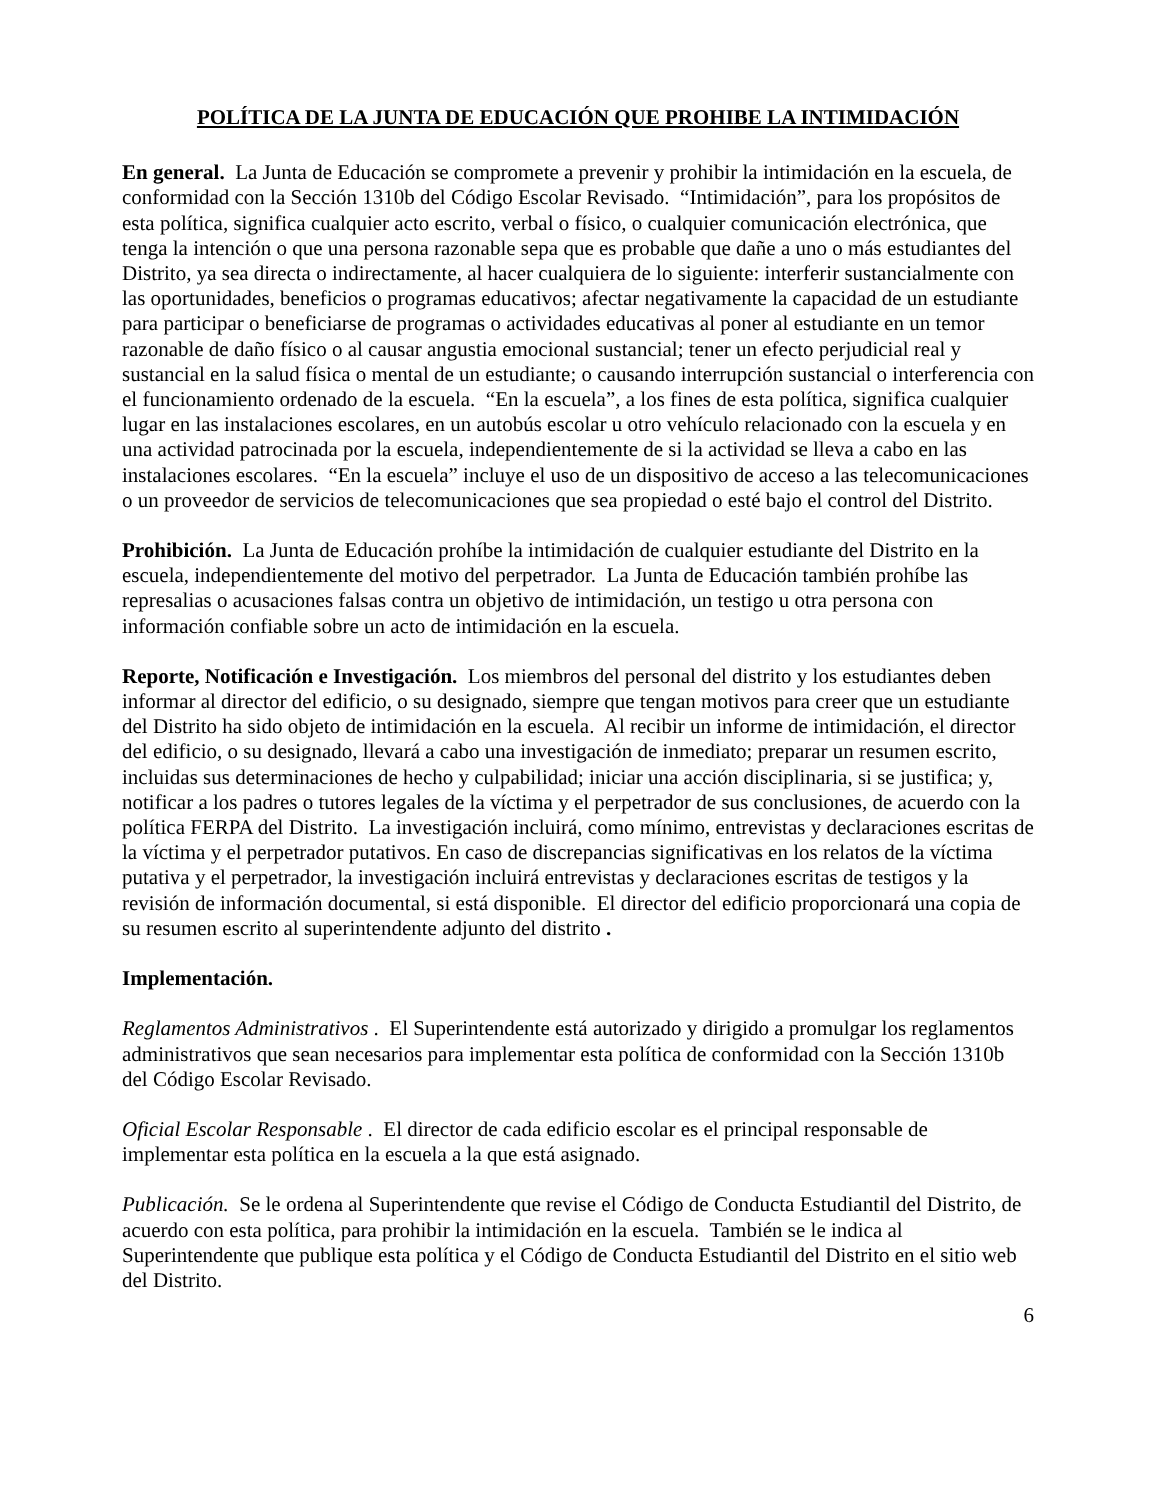POLÍTICA DE LA JUNTA DE EDUCACIÓN QUE PROHIBE LA INTIMIDACIÓN
En general. La Junta de Educación se compromete a prevenir y prohibir la intimidación en la escuela, de conformidad con la Sección 1310b del Código Escolar Revisado. “Intimidación”, para los propósitos de esta política, significa cualquier acto escrito, verbal o físico, o cualquier comunicación electrónica, que tenga la intención o que una persona razonable sepa que es probable que dañe a uno o más estudiantes del Distrito, ya sea directa o indirectamente, al hacer cualquiera de lo siguiente: interferir sustancialmente con las oportunidades, beneficios o programas educativos; afectar negativamente la capacidad de un estudiante para participar o beneficiarse de programas o actividades educativas al poner al estudiante en un temor razonable de daño físico o al causar angustia emocional sustancial; tener un efecto perjudicial real y sustancial en la salud física o mental de un estudiante; o causando interrupción sustancial o interferencia con el funcionamiento ordenado de la escuela. “En la escuela”, a los fines de esta política, significa cualquier lugar en las instalaciones escolares, en un autobús escolar u otro vehículo relacionado con la escuela y en una actividad patrocinada por la escuela, independientemente de si la actividad se lleva a cabo en las instalaciones escolares. “En la escuela” incluye el uso de un dispositivo de acceso a las telecomunicaciones o un proveedor de servicios de telecomunicaciones que sea propiedad o esté bajo el control del Distrito.
Prohibición. La Junta de Educación prohíbe la intimidación de cualquier estudiante del Distrito en la escuela, independientemente del motivo del perpetrador. La Junta de Educación también prohíbe las represalias o acusaciones falsas contra un objetivo de intimidación, un testigo u otra persona con información confiable sobre un acto de intimidación en la escuela.
Reporte, Notificación e Investigación. Los miembros del personal del distrito y los estudiantes deben informar al director del edificio, o su designado, siempre que tengan motivos para creer que un estudiante del Distrito ha sido objeto de intimidación en la escuela. Al recibir un informe de intimidación, el director del edificio, o su designado, llevará a cabo una investigación de inmediato; preparar un resumen escrito, incluidas sus determinaciones de hecho y culpabilidad; iniciar una acción disciplinaria, si se justifica; y, notificar a los padres o tutores legales de la víctima y el perpetrador de sus conclusiones, de acuerdo con la política FERPA del Distrito. La investigación incluirá, como mínimo, entrevistas y declaraciones escritas de la víctima y el perpetrador putativos. En caso de discrepancias significativas en los relatos de la víctima putativa y el perpetrador, la investigación incluirá entrevistas y declaraciones escritas de testigos y la revisión de información documental, si está disponible. El director del edificio proporcionará una copia de su resumen escrito al superintendente adjunto del distrito .
Implementación.
Reglamentos Administrativos . El Superintendente está autorizado y dirigido a promulgar los reglamentos administrativos que sean necesarios para implementar esta política de conformidad con la Sección 1310b del Código Escolar Revisado.
Oficial Escolar Responsable . El director de cada edificio escolar es el principal responsable de implementar esta política en la escuela a la que está asignado.
Publicación. Se le ordena al Superintendente que revise el Código de Conducta Estudiantil del Distrito, de acuerdo con esta política, para prohibir la intimidación en la escuela. También se le indica al Superintendente que publique esta política y el Código de Conducta Estudiantil del Distrito en el sitio web del Distrito.
6